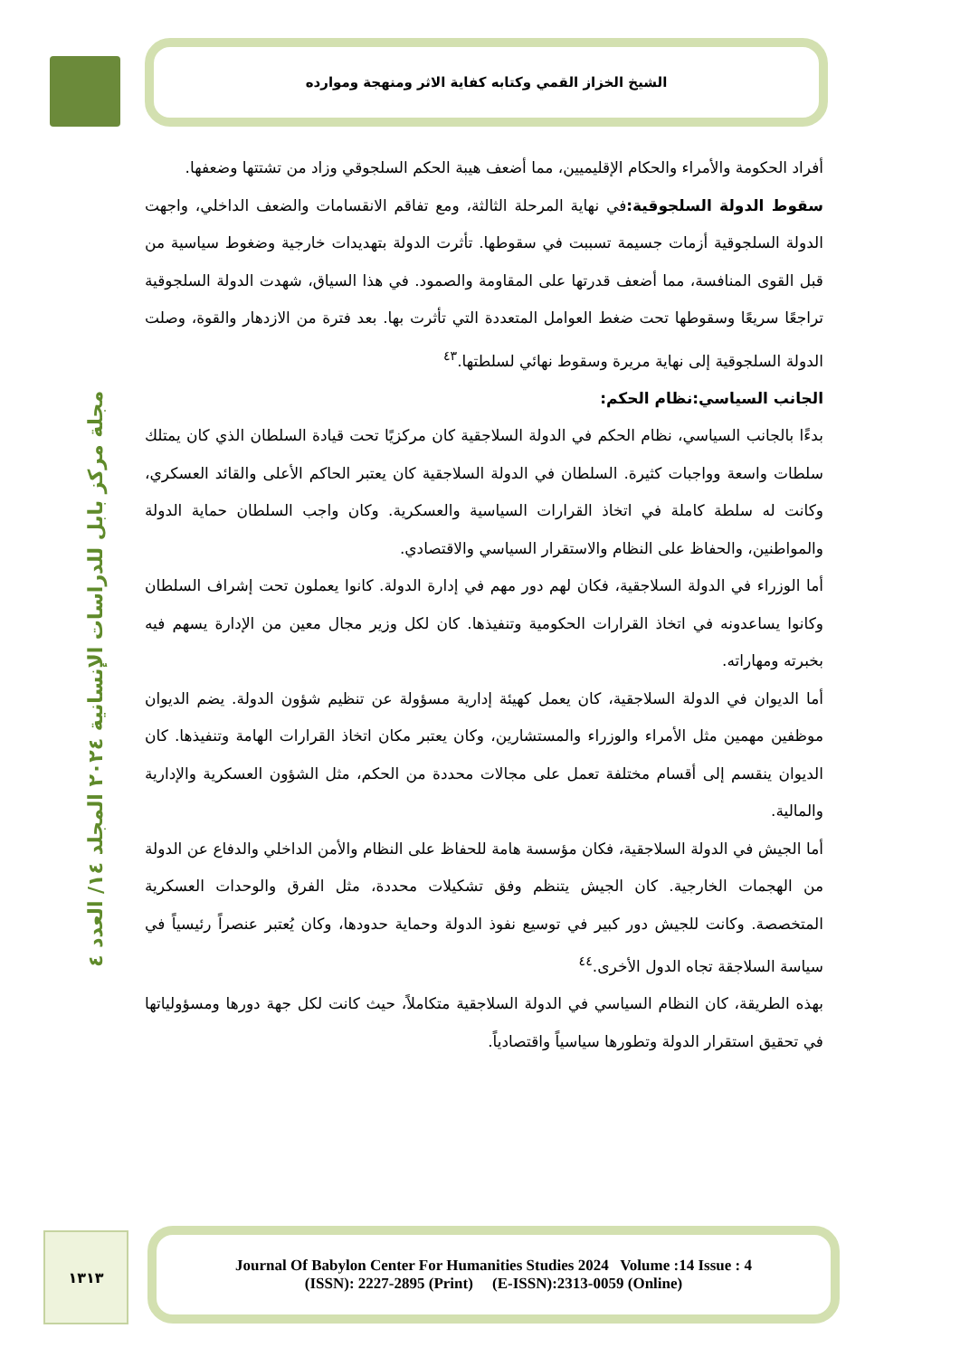الشيخ الخزاز القمي وكتابه كفاية الاثر ومنهجة وموارده
مجلة مركز بابل للدراسات الإنسانية ٢٠٢٤ المجلد ١٤/ العدد ٤
أفراد الحكومة والأمراء والحكام الإقليميين، مما أضعف هيبة الحكم السلجوقي وزاد من تشتتها وضعفها.
سقوط الدولة السلجوقية: في نهاية المرحلة الثالثة، ومع تفاقم الانقسامات والضعف الداخلي، واجهت الدولة السلجوقية أزمات جسيمة تسببت في سقوطها. تأثرت الدولة بتهديدات خارجية وضغوط سياسية من قبل القوى المنافسة، مما أضعف قدرتها على المقاومة والصمود. في هذا السياق، شهدت الدولة السلجوقية تراجعًا سريعًا وسقوطها تحت ضغط العوامل المتعددة التي تأثرت بها. بعد فترة من الازدهار والقوة، وصلت الدولة السلجوقية إلى نهاية مريرة وسقوط نهائي لسلطتها.<sup>٤٣</sup>
الجانب السياسي:نظام الحكم:
بدءًا بالجانب السياسي، نظام الحكم في الدولة السلاجقية كان مركزيًا تحت قيادة السلطان الذي كان يمتلك سلطات واسعة وواجبات كثيرة. السلطان في الدولة السلاجقية كان يعتبر الحاكم الأعلى والقائد العسكري، وكانت له سلطة كاملة في اتخاذ القرارات السياسية والعسكرية. وكان واجب السلطان حماية الدولة والمواطنين، والحفاظ على النظام والاستقرار السياسي والاقتصادي.
أما الوزراء في الدولة السلاجقية، فكان لهم دور مهم في إدارة الدولة. كانوا يعملون تحت إشراف السلطان وكانوا يساعدونه في اتخاذ القرارات الحكومية وتنفيذها. كان لكل وزير مجال معين من الإدارة يسهم فيه بخبرته ومهاراته.
أما الديوان في الدولة السلاجقية، كان يعمل كهيئة إدارية مسؤولة عن تنظيم شؤون الدولة. يضم الديوان موظفين مهمين مثل الأمراء والوزراء والمستشارين، وكان يعتبر مكان اتخاذ القرارات الهامة وتنفيذها. كان الديوان ينقسم إلى أقسام مختلفة تعمل على مجالات محددة من الحكم، مثل الشؤون العسكرية والإدارية والمالية.
أما الجيش في الدولة السلاجقية، فكان مؤسسة هامة للحفاظ على النظام والأمن الداخلي والدفاع عن الدولة من الهجمات الخارجية. كان الجيش يتنظم وفق تشكيلات محددة، مثل الفرق والوحدات العسكرية المتخصصة. وكانت للجيش دور كبير في توسيع نفوذ الدولة وحماية حدودها، وكان يُعتبر عنصراً رئيسياً في سياسة السلاجقة تجاه الدول الأخرى.<sup>٤٤</sup>
بهذه الطريقة، كان النظام السياسي في الدولة السلاجقية متكاملاً، حيث كانت لكل جهة دورها ومسؤولياتها في تحقيق استقرار الدولة وتطورها سياسياً واقتصادياً.
١٣١٣
Journal Of Babylon Center For Humanities Studies 2024 Volume :14 Issue : 4
(ISSN): 2227-2895 (Print) (E-ISSN):2313-0059 (Online)